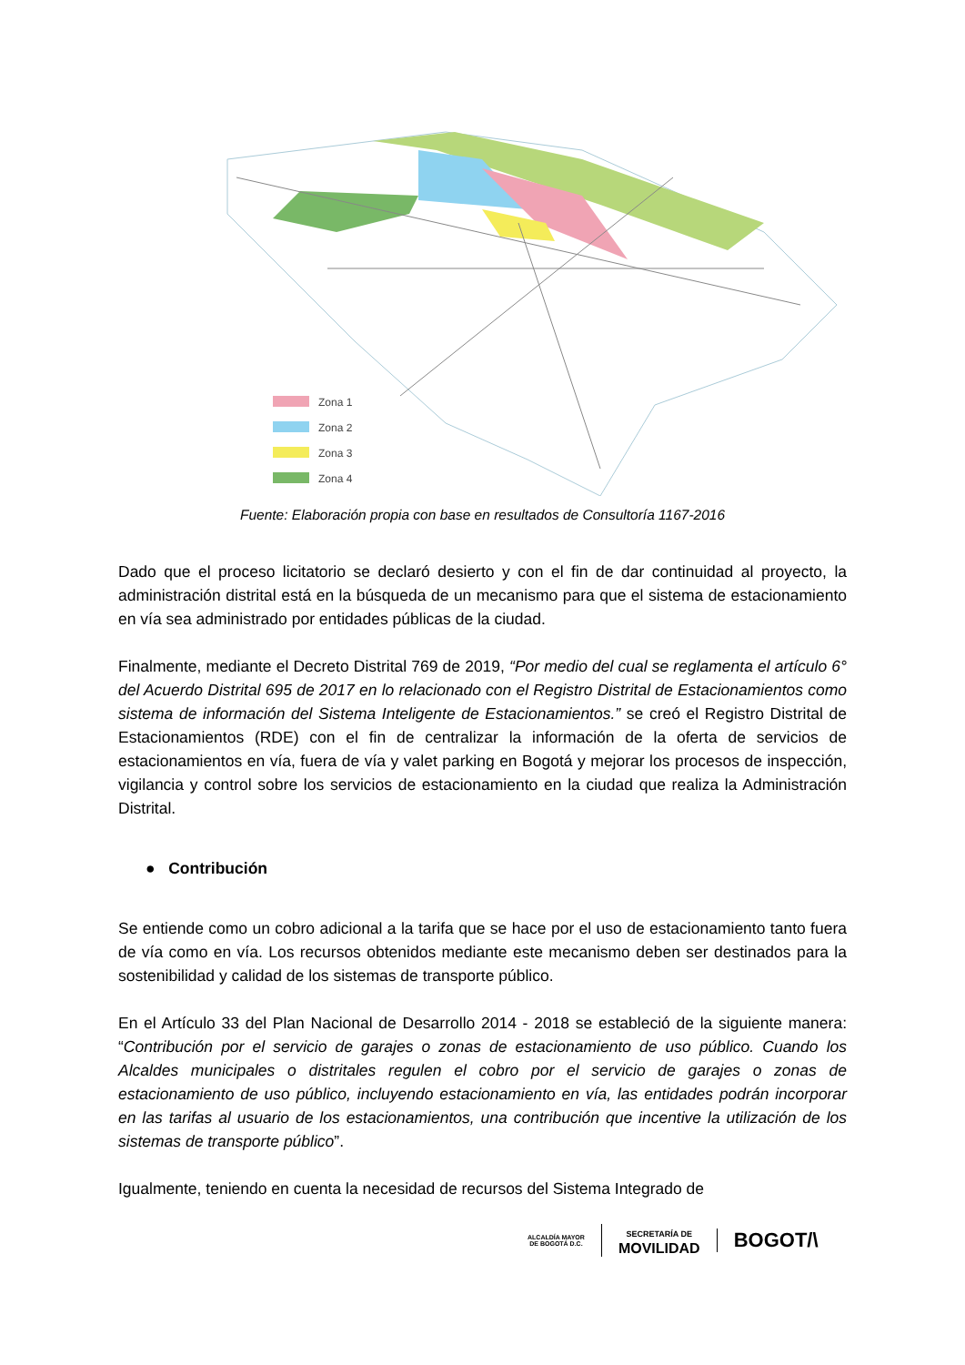Zona 1
Zona 2
Zona 3
Zona 4
Fuente: Elaboración propia con base en resultados de Consultoría 1167-2016
Dado que el proceso licitatorio se declaró desierto y con el fin de dar continuidad al proyecto, la administración distrital está en la búsqueda de un mecanismo para que el sistema de estacionamiento en vía sea administrado por entidades públicas de la ciudad.
Finalmente, mediante el Decreto Distrital 769 de 2019, “Por medio del cual se reglamenta el artículo 6° del Acuerdo Distrital 695 de 2017 en lo relacionado con el Registro Distrital de Estacionamientos como sistema de información del Sistema Inteligente de Estacionamientos.” se creó el Registro Distrital de Estacionamientos (RDE) con el fin de centralizar la información de la oferta de servicios de estacionamientos en vía, fuera de vía y valet parking en Bogotá y mejorar los procesos de inspección, vigilancia y control sobre los servicios de estacionamiento en la ciudad que realiza la Administración Distrital.
● Contribución
Se entiende como un cobro adicional a la tarifa que se hace por el uso de estacionamiento tanto fuera de vía como en vía. Los recursos obtenidos mediante este mecanismo deben ser destinados para la sostenibilidad y calidad de los sistemas de transporte público.
En el Artículo 33 del Plan Nacional de Desarrollo 2014 - 2018 se estableció de la siguiente manera: “Contribución por el servicio de garajes o zonas de estacionamiento de uso público. Cuando los Alcaldes municipales o distritales regulen el cobro por el servicio de garajes o zonas de estacionamiento de uso público, incluyendo estacionamiento en vía, las entidades podrán incorporar en las tarifas al usuario de los estacionamientos, una contribución que incentive la utilización de los sistemas de transporte público”.
Igualmente, teniendo en cuenta la necesidad de recursos del Sistema Integrado de
ALCALDÍA MAYOR
DE BOGOTÁ D.C.
SECRETARÍA DE
MOVILIDAD
BOGOT/\